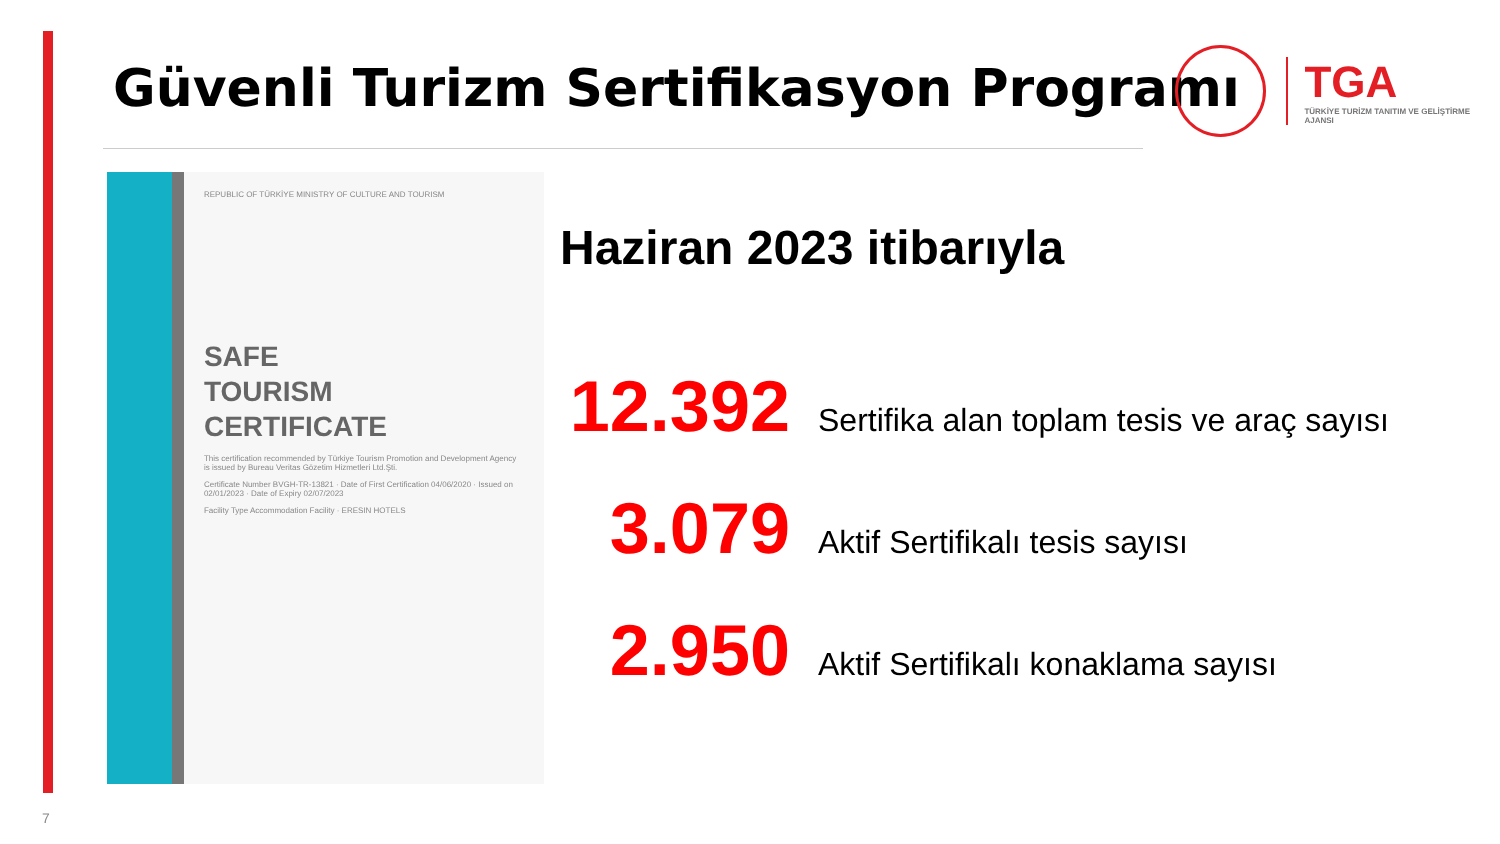Güvenli Turizm Sertifikasyon Programı
TGA
TÜRKİYE TURİZM TANITIM VE GELİŞTİRME AJANSI
REPUBLIC OF TÜRKİYE MINISTRY OF CULTURE AND TOURISM
SAFE
TOURISM
CERTIFICATE
This certification recommended by Türkiye Tourism Promotion and Development Agency is issued by Bureau Veritas Gözetim Hizmetleri Ltd.Şti.
Certificate Number BVGH-TR-13821 · Date of First Certification 04/06/2020 · Issued on 02/01/2023 · Date of Expiry 02/07/2023
Facility Type Accommodation Facility · ERESIN HOTELS
Haziran 2023 itibarıyla
12.392 Sertifika alan toplam tesis ve araç sayısı
3.079 Aktif Sertifikalı tesis sayısı
2.950 Aktif Sertifikalı konaklama sayısı
7